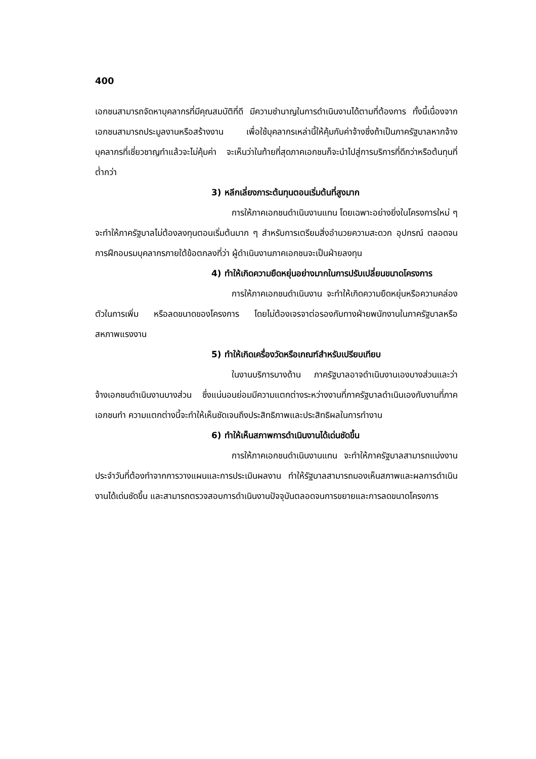400
เอกชนสามารถจัดหาบุคลากรที่มีคุณสมบัติที่ดี มีความชำนาญในการดำเนินงานได้ตามที่ต้องการ ทั้งนี้เนื่องจากเอกชนสามารถประมูลงานหรือสร้างงาน เพื่อใช้บุคลากรเหล่านี้ให้คุ้มกับค่าจ้างซึ่งถ้าเป็นภาครัฐบาลหากจ้างบุคลากรที่เชี่ยวชาญทำแล้วจะไม่คุ้มค่า จะเห็นว่าในท้ายที่สุดภาคเอกชนก็จะนำไปสู่การบริการที่ดีกว่าหรือต้นทุนที่ต่ำกว่า
3) หลีกเลี่ยงภาระต้นทุนตอนเริ่มต้นที่สูงมาก
การให้ภาคเอกชนดำเนินงานแทน โดยเฉพาะอย่างยิ่งในโครงการใหม่ ๆ จะทำให้ภาครัฐบาลไม่ต้องลงทุนตอนเริ่มต้นมาก ๆ สำหรับการเตรียมสิ่งอำนวยความสะดวก อุปกรณ์ ตลอดจนการฝึกอบรมบุคลากรภายใต้ข้อตกลงที่ว่า ผู้ดำเนินงานภาคเอกชนจะเป็นฝ่ายลงทุน
4) ทำให้เกิดความยืดหยุ่นอย่างมากในการปรับเปลี่ยนขนาดโครงการ
การให้ภาคเอกชนดำเนินงาน จะทำให้เกิดความยืดหยุ่นหรือความคล่องตัวในการเพิ่ม หรือลดขนาดของโครงการ โดยไม่ต้องเจรจาต่อรองกับทางฝ่ายพนักงานในภาครัฐบาลหรือสหภาพแรงงาน
5) ทำให้เกิดเครื่องวัดหรือเกณฑ์สำหรับเปรียบเทียบ
ในงานบริการบางด้าน ภาครัฐบาลอาจดำเนินงานเองบางส่วนและว่าจ้างเอกชนดำเนินงานบางส่วน ซึ่งแน่นอนย่อมมีความแตกต่างระหว่างงานที่ภาครัฐบาลดำเนินเองกับงานที่ภาคเอกชนทำ ความแตกต่างนี้จะทำให้เห็นชัดเจนถึงประสิทธิภาพและประสิทธิผลในการทำงาน
6) ทำให้เห็นสภาพการดำเนินงานได้เด่นชัดขึ้น
การให้ภาคเอกชนดำเนินงานแทน จะทำให้ภาครัฐบาลสามารถแบ่งงานประจำวันที่ต้องทำจากการวางแผนและการประเมินผลงาน ทำให้รัฐบาลสามารถมองเห็นสภาพและผลการดำเนินงานได้เด่นชัดขึ้น และสามารถตรวจสอบการดำเนินงานปัจจุบันตลอดจนการขยายและการลดขนาดโครงการ